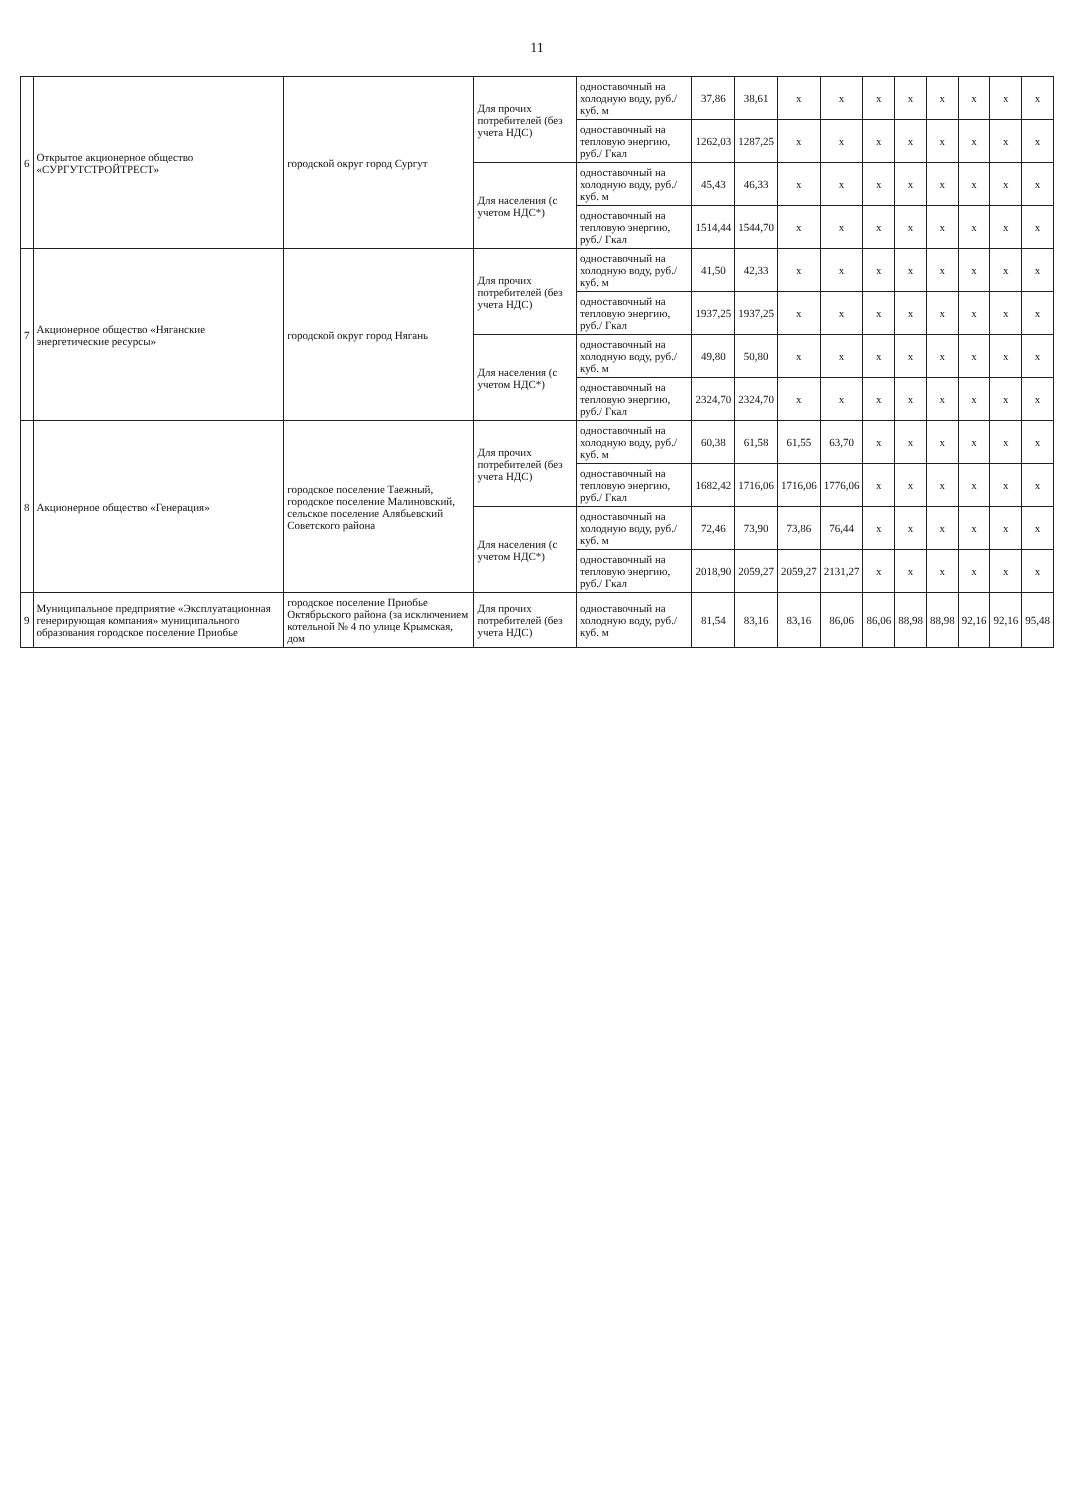11
| 6 | Открытое акционерное общество «СУРГУТСТРОЙТРЕСТ» | городской округ город Сургут | Для прочих потребителей (без учета НДС) | одноставочный на холодную воду, руб./куб. м | 37,86 | 38,61 | x | x | x | x | x | x | x | x |
| | | | | одноставочный на тепловую энергию, руб./ Гкал | 1262,03 | 1287,25 | x | x | x | x | x | x | x | x |
| | | | Для населения (с учетом НДС*) | одноставочный на холодную воду, руб./куб. м | 45,43 | 46,33 | x | x | x | x | x | x | x | x |
| | | | | одноставочный на тепловую энергию, руб./ Гкал | 1514,44 | 1544,70 | x | x | x | x | x | x | x | x |
| 7 | Акционерное общество «Няганские энергетические ресурсы» | городской округ город Нягань | Для прочих потребителей (без учета НДС) | одноставочный на холодную воду, руб./куб. м | 41,50 | 42,33 | x | x | x | x | x | x | x | x |
| | | | | одноставочный на тепловую энергию, руб./ Гкал | 1937,25 | 1937,25 | x | x | x | x | x | x | x | x |
| | | | Для населения (с учетом НДС*) | одноставочный на холодную воду, руб./куб. м | 49,80 | 50,80 | x | x | x | x | x | x | x | x |
| | | | | одноставочный на тепловую энергию, руб./ Гкал | 2324,70 | 2324,70 | x | x | x | x | x | x | x | x |
| 8 | Акционерное общество «Генерация» | городское поселение Таежный, городское поселение Малиновский, сельское поселение Алябьевский Советского района | Для прочих потребителей (без учета НДС) | одноставочный на холодную воду, руб./куб. м | 60,38 | 61,58 | 61,55 | 63,70 | x | x | x | x | x | x |
| | | | | одноставочный на тепловую энергию, руб./ Гкал | 1682,42 | 1716,06 | 1716,06 | 1776,06 | x | x | x | x | x | x |
| | | | Для населения (с учетом НДС*) | одноставочный на холодную воду, руб./куб. м | 72,46 | 73,90 | 73,86 | 76,44 | x | x | x | x | x | x |
| | | | | одноставочный на тепловую энергию, руб./ Гкал | 2018,90 | 2059,27 | 2059,27 | 2131,27 | x | x | x | x | x | x |
| 9 | Муниципальное предприятие «Эксплуатационная генерирующая компания» муниципального образования городское поселение Приобье | городское поселение Приобье Октябрьского района (за исключением котельной № 4 по улице Крымская, дом | Для прочих потребителей (без учета НДС) | одноставочный на холодную воду, руб./куб. м | 81,54 | 83,16 | 83,16 | 86,06 | 86,06 | 88,98 | 88,98 | 92,16 | 92,16 | 95,48 |